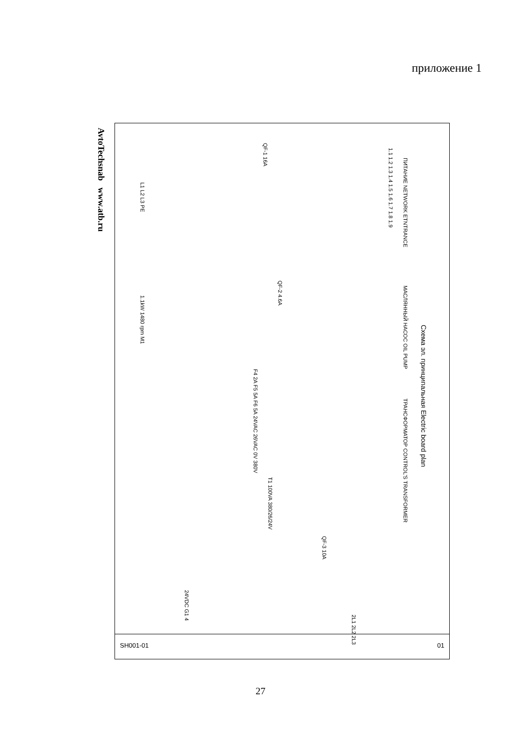приложение 1
AvtoTechsnab www.atb.ru
Схема эл. принципальная Electric board plan
ПИТАНИЕ NETWORK ETNTRANCE
МАСЛЯННЫЙ НАСОС OIL PUMP
ТРАНСФОРМАТОР CONTROL'S TRANSFORMER
1.1 1.2 1.3 1.4 1.5 1.6 1.7 1.8 1.9
QF-1 16A
QF-2 4.6A
QF-3 10A
L1 L2 L3 PE
1.1kW 1480 rpm M1
T1 100VA 380/26/24V
24VDC G1 4
F4 2A F5 5A F6 5A 24VAC 26VAC 0V 380V
2L1 2L2 2L3
SH001-01 01
27